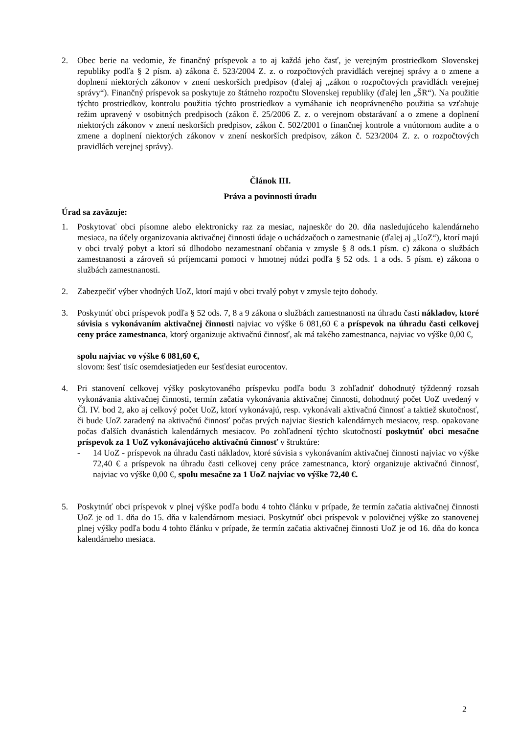2. Obec berie na vedomie, že finančný príspevok a to aj každá jeho časť, je verejným prostriedkom Slovenskej republiky podľa § 2 písm. a) zákona č. 523/2004 Z. z. o rozpočtových pravidlách verejnej správy a o zmene a doplnení niektorých zákonov v znení neskorších predpisov (ďalej aj „zákon o rozpočtových pravidlách verejnej správy“). Finančný príspevok sa poskytuje zo štátneho rozpočtu Slovenskej republiky (ďalej len „ŠR“). Na použitie týchto prostriedkov, kontrolu použitia týchto prostriedkov a vymáhanie ich neoprávneného použitia sa vzťahuje režim upravený v osobitných predpisoch (zákon č. 25/2006 Z. z. o verejnom obstarávaní a o zmene a doplnení niektorých zákonov v znení neskorších predpisov, zákon č. 502/2001 o finančnej kontrole a vnútornom audite a o zmene a doplnení niektorých zákonov v znení neskorších predpisov, zákon č. 523/2004 Z. z. o rozpočtových pravidlách verejnej správy).
Článok III.
Práva a povinnosti úradu
Úrad sa zaväzuje:
1. Poskytovať obci písomne alebo elektronicky raz za mesiac, najneskôr do 20. dňa nasledujúceho kalendárneho mesiaca, na účely organizovania aktivačnej činnosti údaje o uchádzačoch o zamestnanie (ďalej aj „UoZ“), ktorí majú v obci trvalý pobyt a ktorí sú dlhodobo nezamestnaní občania v zmysle § 8 ods.1 písm. c) zákona o službách zamestnanosti a zároveň sú príjemcami pomoci v hmotnej núdzi podľa § 52 ods. 1 a ods. 5 písm. e) zákona o službách zamestnanosti.
2. Zabezpečiť výber vhodných UoZ, ktorí majú v obci trvalý pobyt v zmysle tejto dohody.
3. Poskytnúť obci príspevok podľa § 52 ods. 7, 8 a 9 zákona o službách zamestnanosti na úhradu časti nákladov, ktoré súvisia s vykonávaním aktivačnej činnosti najviac vo výške 6 081,60 € a príspevok na úhradu časti celkovej ceny práce zamestnanca, ktorý organizuje aktivačnú činnosť, ak má takého zamestnanca, najviac vo výške 0,00 €,
spolu najviac vo výške 6 081,60 €,
slovom: šesť tisíc osemdesiatjeden eur šesťdesiat eurocentov.
4. Pri stanovení celkovej výšky poskytovaného príspevku podľa bodu 3 zohľadniť dohodnutý týždenný rozsah vykonávania aktivačnej činnosti, termín začatia vykonávania aktivačnej činnosti, dohodnutý počet UoZ uvedený v Čl. IV. bod 2, ako aj celkový počet UoZ, ktorí vykonávajú, resp. vykonávali aktivačnú činnosť a taktiež skutočnosť, či bude UoZ zaradený na aktivačnú činnosť počas prvých najviac šiestich kalendárnych mesiacov, resp. opakovane počas ďalších dvanástich kalendárnych mesiacov. Po zohľadnení týchto skutočností poskytnúť obci mesačne príspevok za 1 UoZ vykonávajúceho aktivačnú činnosť v štruktúre:
- 14 UoZ - príspevok na úhradu časti nákladov, ktoré súvisia s vykonávaním aktivačnej činnosti najviac vo výške 72,40 € a príspevok na úhradu časti celkovej ceny práce zamestnanca, ktorý organizuje aktivačnú činnosť, najviac vo výške 0,00 €, spolu mesačne za 1 UoZ najviac vo výške 72,40 €.
5. Poskytnúť obci príspevok v plnej výške podľa bodu 4 tohto článku v prípade, že termín začatia aktivačnej činnosti UoZ je od 1. dňa do 15. dňa v kalendárnom mesiaci. Poskytnúť obci príspevok v polovičnej výške zo stanovenej plnej výšky podľa bodu 4 tohto článku v prípade, že termín začatia aktivačnej činnosti UoZ je od 16. dňa do konca kalendárneho mesiaca.
2